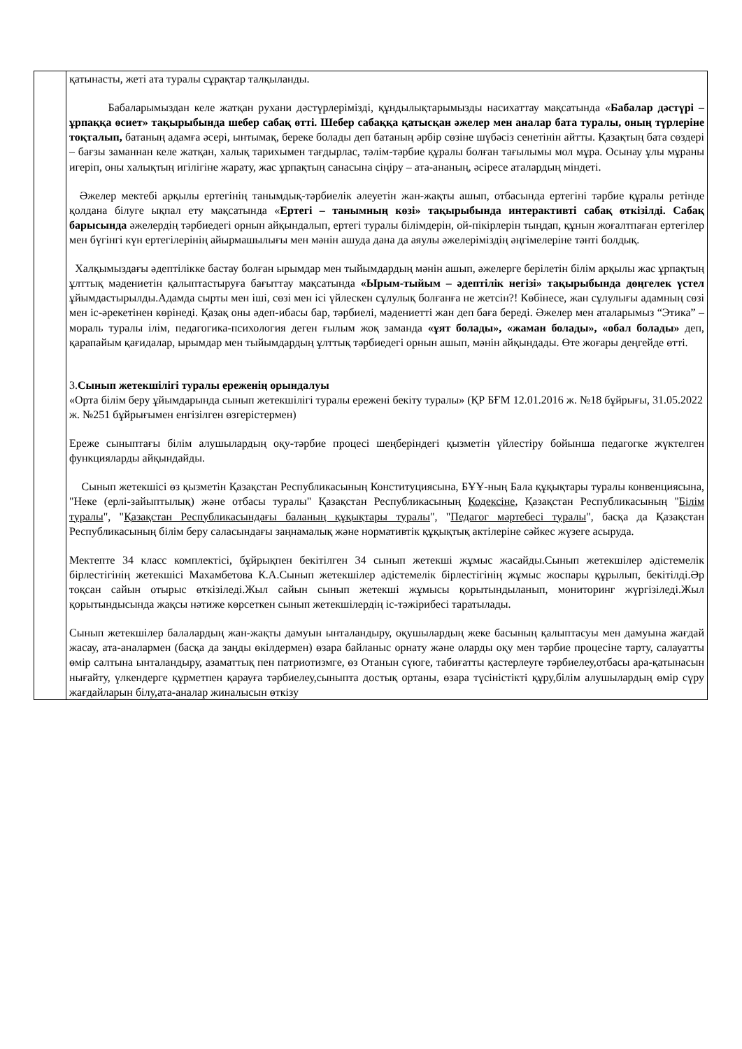| | қатынасты, жеті ата туралы сұрақтар талқыланды. Бабаларымыздан келе жатқан рухани дәстүрлерімізді, құндылықтарымызды насихаттау мақсатында « Бабалар дәстүрі – ұрпаққа өсиет» тақырыбында шебер сабақ өтті. Шебер сабаққа қатысқан әжелер мен аналар бата туралы, оның түрлеріне тоқталып, батаның адамға әсері, ынтымақ, береке болады деп батаның әрбір сөзіне шүбәсіз сенетінін айтты. Қазақтың бата сөздері – бағзы заманнан келе жатқан, халық тарихымен тағдырлас, тәлім-тәрбие құралы болған тағылымы мол мұра. Осынау ұлы мұраны игеріп, оны халықтың игілігіне жарату, жас ұрпақтың санасына сіңіру – ата-ананың, әсіресе аталардың міндеті. Әжелер мектебі арқылы ертегінің танымдық-тәрбиелік әлеуетін жан-жақты ашып, отбасында ертегіні тәрбие құралы ретінде қолдана білуге ықпал ету мақсатында « Ертегі – танымның көзі» тақырыбында интерактивті сабақ өткізілді. Сабақ барысында әжелердің тәрбиедегі орнын айқындалып, ертегі туралы білімдерін, ой-пікірлерін тыңдап, құнын жоғалтпаған ертегілер мен бүгінгі күн ертегілерінің айырмашылығы мен мәнін ашуда дана да аяулы әжелеріміздің әңгімелеріне тәнті болдық. Халқымыздағы әдептілікке бастау болған ырымдар мен тыйымдардың мәнін ашып, әжелерге берілетін білім арқылы жас ұрпақтың ұлттық мәдениетін қалыптастыруға бағыттау мақсатында «Ырым-тыйым – әдептілік негізі» тақырыбында дөңгелек үстел ұйымдастырылды.Адамда сырты мен іші, сөзі мен ісі үйлескен сұлулық болғанға не жетсін?! Көбінесе, жан сұлулығы адамның сөзі мен іс-әрекетінен көрінеді. Қазақ оны әдеп-ибасы бар, тәрбиелі, мәдениетті жан деп баға береді. Әжелер мен аталарымыз “Этика” – мораль туралы ілім, педагогика-психология деген ғылым жоқ заманда «ұят болады», «жаман болады», «обал болады» деп, қарапайым қағидалар, ырымдар мен тыйымдардың ұлттық тәрбиедегі орнын ашып, мәнін айқындады. Өте жоғары деңгейде өтті. 3. Сынып жетекшілігі туралы ереженің орындалуы «Орта білім беру ұйымдарында сынып жетекшілігі туралы ережені бекіту туралы» (ҚР БҒМ 12.01.2016 ж. №18 бұйрығы, 31.05.2022 ж. №251 бұйрығымен енгізілген өзгерістермен) Ереже сыныптағы білім алушылардың оқу-тәрбие процесі шеңберіндегі қызметін үйлестіру бойынша педагогке жүктелген функцияларды айқындайды. Сынып жетекшісі өз қызметін Қазақстан Республикасының Конституциясына, БҰҰ-ның Бала құқықтары туралы конвенциясына, "Неке (ерлі-зайыптылық) және отбасы туралы" Қазақстан Республикасының Кодексіне , Қазақстан Республикасының " Білім туралы ", " Қазақстан Республикасындағы баланың құқықтары туралы ", " Педагог мәртебесі туралы ", басқа да Қазақстан Республикасының білім беру саласындағы заңнамалық және нормативтік құқықтық актілеріне сәйкес жүзеге асыруда. Мектепте 34 класс комплектісі, бұйрықпен бекітілген 34 сынып жетекші жұмыс жасайды.Сынып жетекшілер әдістемелік бірлестігінің жетекшісі Махамбетова К.А.Сынып жетекшілер әдістемелік бірлестігінің жұмыс жоспары құрылып, бекітілді.Әр тоқсан сайын отырыс өткізіледі.Жыл сайын сынып жетекші жұмысы қорытындыланып, мониторинг жүргізіледі.Жыл қорытындысында жақсы нәтиже көрсеткен сынып жетекшілердің іс-тәжірибесі таратылады. Сынып жетекшілер балалардың жан-жақты дамуын ынталандыру, оқушылардың жеке басының қалыптасуы мен дамуына жағдай жасау, ата-аналармен (басқа да заңды өкілдермен) өзара байланыс орнату және оларды оқу мен тәрбие процесіне тарту, салауатты өмір салтына ынталандыру, азаматтық пен патриотизмге, өз Отанын сүюге, табиғатты қастерлеуге тәрбиелеу,отбасы ара-қатынасын нығайту, үлкендерге құрметпен қарауға тәрбиелеу,сыныпта достық ортаны, өзара түсіністікті құру,білім алушылардың өмір сүру жағдайларын білу,ата-аналар жиналысын өткізу |